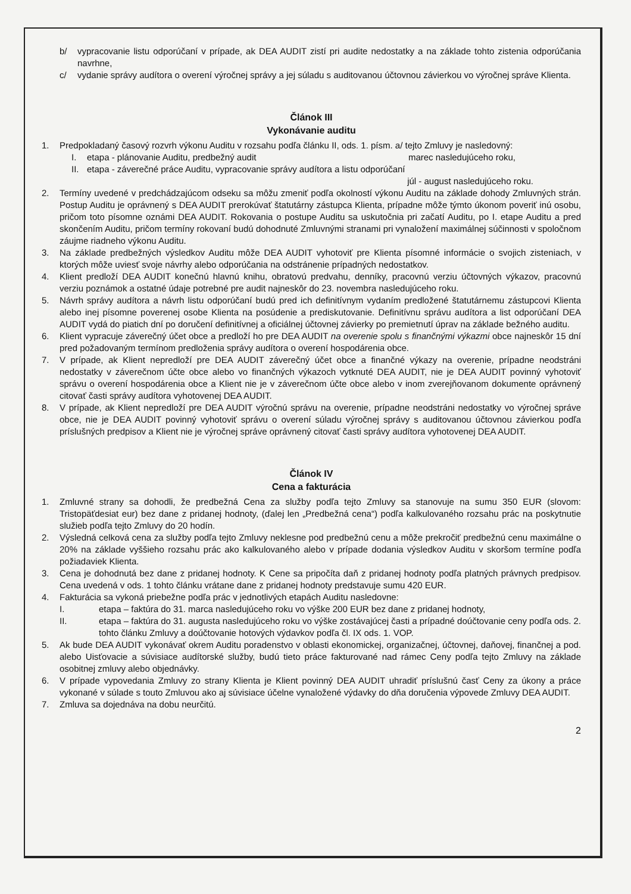b/ vypracovanie listu odporúčaní v prípade, ak DEA AUDIT zistí pri audite nedostatky a na základe tohto zistenia odporúčania navrhne,
c/ vydanie správy audítora o overení výročnej správy a jej súladu s auditovanou účtovnou závierkou vo výročnej správe Klienta.
Článok III
Vykonávanie auditu
1. Predpokladaný časový rozvrh výkonu Auditu v rozsahu podľa článku II, ods. 1. písm. a/ tejto Zmluvy je nasledovný:
I. etapa - plánovanie Auditu, predbežný audit marec nasledujúceho roku,
II. etapa - záverečné práce Auditu, vypracovanie správy audítora a listu odporúčaní
júl - august nasledujúceho roku.
2. Termíny uvedené v predchádzajúcom odseku sa môžu zmeniť podľa okolností výkonu Auditu na základe dohody Zmluvných strán. Postup Auditu je oprávnený s DEA AUDIT prerokúvať štatutárny zástupca Klienta, prípadne môže týmto úkonom poveriť inú osobu, pričom toto písomne oznámi DEA AUDIT. Rokovania o postupe Auditu sa uskutočnia pri začatí Auditu, po I. etape Auditu a pred skončením Auditu, pričom termíny rokovaní budú dohodnuté Zmluvnými stranami pri vynaložení maximálnej súčinnosti v spoločnom záujme riadneho výkonu Auditu.
3. Na základe predbežných výsledkov Auditu môže DEA AUDIT vyhotoviť pre Klienta písomné informácie o svojich zisteniach, v ktorých môže uviesť svoje návrhy alebo odporúčania na odstránenie prípadných nedostatkov.
4. Klient predloží DEA AUDIT konečnú hlavnú knihu, obratovú predvahu, denníky, pracovnú verziu účtovných výkazov, pracovnú verziu poznámok a ostatné údaje potrebné pre audit najneskôr do 23. novembra nasledujúceho roku.
5. Návrh správy audítora a návrh listu odporúčaní budú pred ich definitívnym vydaním predložené štatutárnemu zástupcovi Klienta alebo inej písomne poverenej osobe Klienta na posúdenie a prediskutovanie. Definitívnu správu audítora a list odporúčaní DEA AUDIT vydá do piatich dní po doručení definitívnej a oficiálnej účtovnej závierky po premietnutí úprav na základe bežného auditu.
6. Klient vypracuje záverečný účet obce a predloží ho pre DEA AUDIT na overenie spolu s finančnými výkazmi obce najneskôr 15 dní pred požadovaným termínom predloženia správy audítora o overení hospodárenia obce.
7. V prípade, ak Klient nepredloží pre DEA AUDIT záverečný účet obce a finančné výkazy na overenie, prípadne neodstráni nedostatky v záverečnom účte obce alebo vo finančných výkazoch vytknuté DEA AUDIT, nie je DEA AUDIT povinný vyhotoviť správu o overení hospodárenia obce a Klient nie je v záverečnom účte obce alebo v inom zverejňovanom dokumente oprávnený citovať časti správy audítora vyhotovenej DEA AUDIT.
8. V prípade, ak Klient nepredloží pre DEA AUDIT výročnú správu na overenie, prípadne neodstráni nedostatky vo výročnej správe obce, nie je DEA AUDIT povinný vyhotoviť správu o overení súladu výročnej správy s auditovanou účtovnou závierkou podľa príslušných predpisov a Klient nie je výročnej správe oprávnený citovať časti správy audítora vyhotovenej DEA AUDIT.
Článok IV
Cena a fakturácia
1. Zmluvné strany sa dohodli, že predbežná Cena za služby podľa tejto Zmluvy sa stanovuje na sumu 350 EUR (slovom: Tristopäťdesiat eur) bez dane z pridanej hodnoty, (ďalej len „Predbežná cena“) podľa kalkulovaného rozsahu prác na poskytnutie služieb podľa tejto Zmluvy do 20 hodín.
2. Výsledná celková cena za služby podľa tejto Zmluvy neklesne pod predbežnú cenu a môže prekročiť predbežnú cenu maximálne o 20% na základe vyššieho rozsahu prác ako kalkulovaného alebo v prípade dodania výsledkov Auditu v skoršom termíne podľa požiadaviek Klienta.
3. Cena je dohodnutá bez dane z pridanej hodnoty. K Cene sa pripočíta daň z pridanej hodnoty podľa platných právnych predpisov. Cena uvedená v ods. 1 tohto článku vrátane dane z pridanej hodnoty predstavuje sumu 420 EUR.
4. Fakturácia sa vykoná priebežne podľa prác v jednotlivých etapách Auditu nasledovne:
I. etapa – faktúra do 31. marca nasledujúceho roku vo výške 200 EUR bez dane z pridanej hodnoty,
II. etapa – faktúra do 31. augusta nasledujúceho roku vo výške zostávajúcej časti a prípadné doúčtovanie ceny podľa ods. 2. tohto článku Zmluvy a doúčtovanie hotových výdavkov podľa čl. IX ods. 1. VOP.
5. Ak bude DEA AUDIT vykonávať okrem Auditu poradenstvo v oblasti ekonomickej, organizačnej, účtovnej, daňovej, finančnej a pod. alebo Uisťovacie a súvisiace audítorské služby, budú tieto práce fakturované nad rámec Ceny podľa tejto Zmluvy na základe osobitnej zmluvy alebo objednávky.
6. V prípade vypovedania Zmluvy zo strany Klienta je Klient povinný DEA AUDIT uhradiť príslušnú časť Ceny za úkony a práce vykonané v súlade s touto Zmluvou ako aj súvisiace účelne vynaložené výdavky do dňa doručenia výpovede Zmluvy DEA AUDIT.
7. Zmluva sa dojednáva na dobu neurčitú.
2